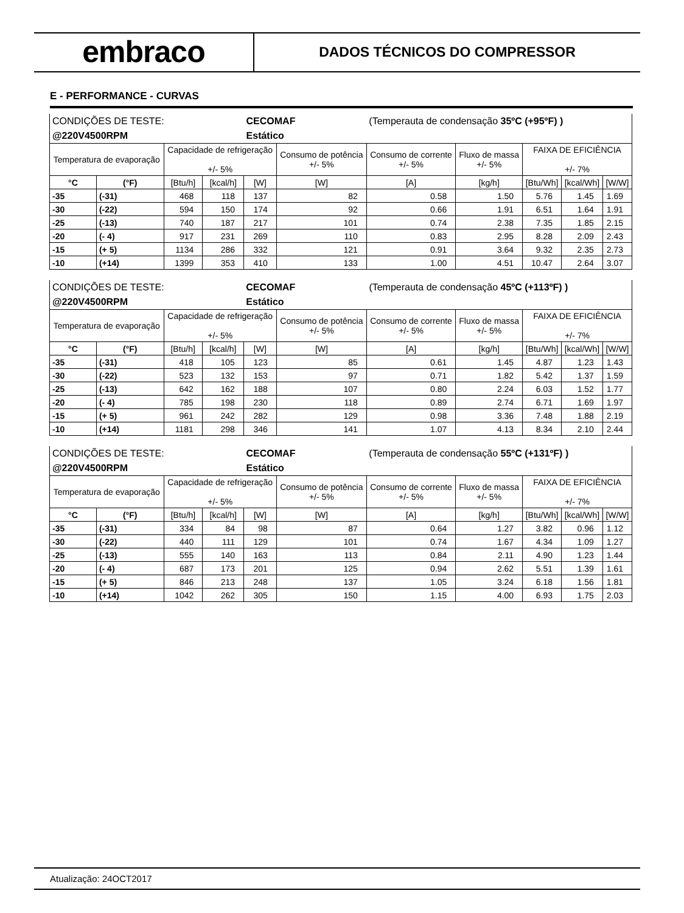embraco
DADOS TÉCNICOS DO COMPRESSOR
E - PERFORMANCE - CURVAS
| CONDIÇÕES DE TESTE: | | | | CECOMAF | | (Temperauta de condensação 35ºC (+95ºF) ) | | | | |
| @220V4500RPM | | | | Estático | | | | | | |
| Temperatura de evaporação | | Capacidade de refrigeração +/- 5% | | | Consumo de potência +/- 5% | Consumo de corrente +/- 5% | Fluxo de massa +/- 5% | FAIXA DE EFICIÊNCIA +/- 7% | | |
| °C | (°F) | [Btu/h] | [kcal/h] | [W] | [W] | [A] | [kg/h] | [Btu/Wh] | [kcal/Wh] | [W/W] |
| -35 | (-31) | 468 | 118 | 137 | 82 | 0.58 | 1.50 | 5.76 | 1.45 | 1.69 |
| -30 | (-22) | 594 | 150 | 174 | 92 | 0.66 | 1.91 | 6.51 | 1.64 | 1.91 |
| -25 | (-13) | 740 | 187 | 217 | 101 | 0.74 | 2.38 | 7.35 | 1.85 | 2.15 |
| -20 | (- 4) | 917 | 231 | 269 | 110 | 0.83 | 2.95 | 8.28 | 2.09 | 2.43 |
| -15 | (+ 5) | 1134 | 286 | 332 | 121 | 0.91 | 3.64 | 9.32 | 2.35 | 2.73 |
| -10 | (+14) | 1399 | 353 | 410 | 133 | 1.00 | 4.51 | 10.47 | 2.64 | 3.07 |
| CONDIÇÕES DE TESTE: | | | | CECOMAF | | (Temperauta de condensação 45ºC (+113ºF) ) | | | | |
| @220V4500RPM | | | | Estático | | | | | | |
| Temperatura de evaporação | | Capacidade de refrigeração +/- 5% | | | Consumo de potência +/- 5% | Consumo de corrente +/- 5% | Fluxo de massa +/- 5% | FAIXA DE EFICIÊNCIA +/- 7% | | |
| °C | (°F) | [Btu/h] | [kcal/h] | [W] | [W] | [A] | [kg/h] | [Btu/Wh] | [kcal/Wh] | [W/W] |
| -35 | (-31) | 418 | 105 | 123 | 85 | 0.61 | 1.45 | 4.87 | 1.23 | 1.43 |
| -30 | (-22) | 523 | 132 | 153 | 97 | 0.71 | 1.82 | 5.42 | 1.37 | 1.59 |
| -25 | (-13) | 642 | 162 | 188 | 107 | 0.80 | 2.24 | 6.03 | 1.52 | 1.77 |
| -20 | (- 4) | 785 | 198 | 230 | 118 | 0.89 | 2.74 | 6.71 | 1.69 | 1.97 |
| -15 | (+ 5) | 961 | 242 | 282 | 129 | 0.98 | 3.36 | 7.48 | 1.88 | 2.19 |
| -10 | (+14) | 1181 | 298 | 346 | 141 | 1.07 | 4.13 | 8.34 | 2.10 | 2.44 |
| CONDIÇÕES DE TESTE: | | | | CECOMAF | | (Temperauta de condensação 55ºC (+131ºF) ) | | | | |
| @220V4500RPM | | | | Estático | | | | | | |
| Temperatura de evaporação | | Capacidade de refrigeração +/- 5% | | | Consumo de potência +/- 5% | Consumo de corrente +/- 5% | Fluxo de massa +/- 5% | FAIXA DE EFICIÊNCIA +/- 7% | | |
| °C | (°F) | [Btu/h] | [kcal/h] | [W] | [W] | [A] | [kg/h] | [Btu/Wh] | [kcal/Wh] | [W/W] |
| -35 | (-31) | 334 | 84 | 98 | 87 | 0.64 | 1.27 | 3.82 | 0.96 | 1.12 |
| -30 | (-22) | 440 | 111 | 129 | 101 | 0.74 | 1.67 | 4.34 | 1.09 | 1.27 |
| -25 | (-13) | 555 | 140 | 163 | 113 | 0.84 | 2.11 | 4.90 | 1.23 | 1.44 |
| -20 | (- 4) | 687 | 173 | 201 | 125 | 0.94 | 2.62 | 5.51 | 1.39 | 1.61 |
| -15 | (+ 5) | 846 | 213 | 248 | 137 | 1.05 | 3.24 | 6.18 | 1.56 | 1.81 |
| -10 | (+14) | 1042 | 262 | 305 | 150 | 1.15 | 4.00 | 6.93 | 1.75 | 2.03 |
Atualização: 24OCT2017